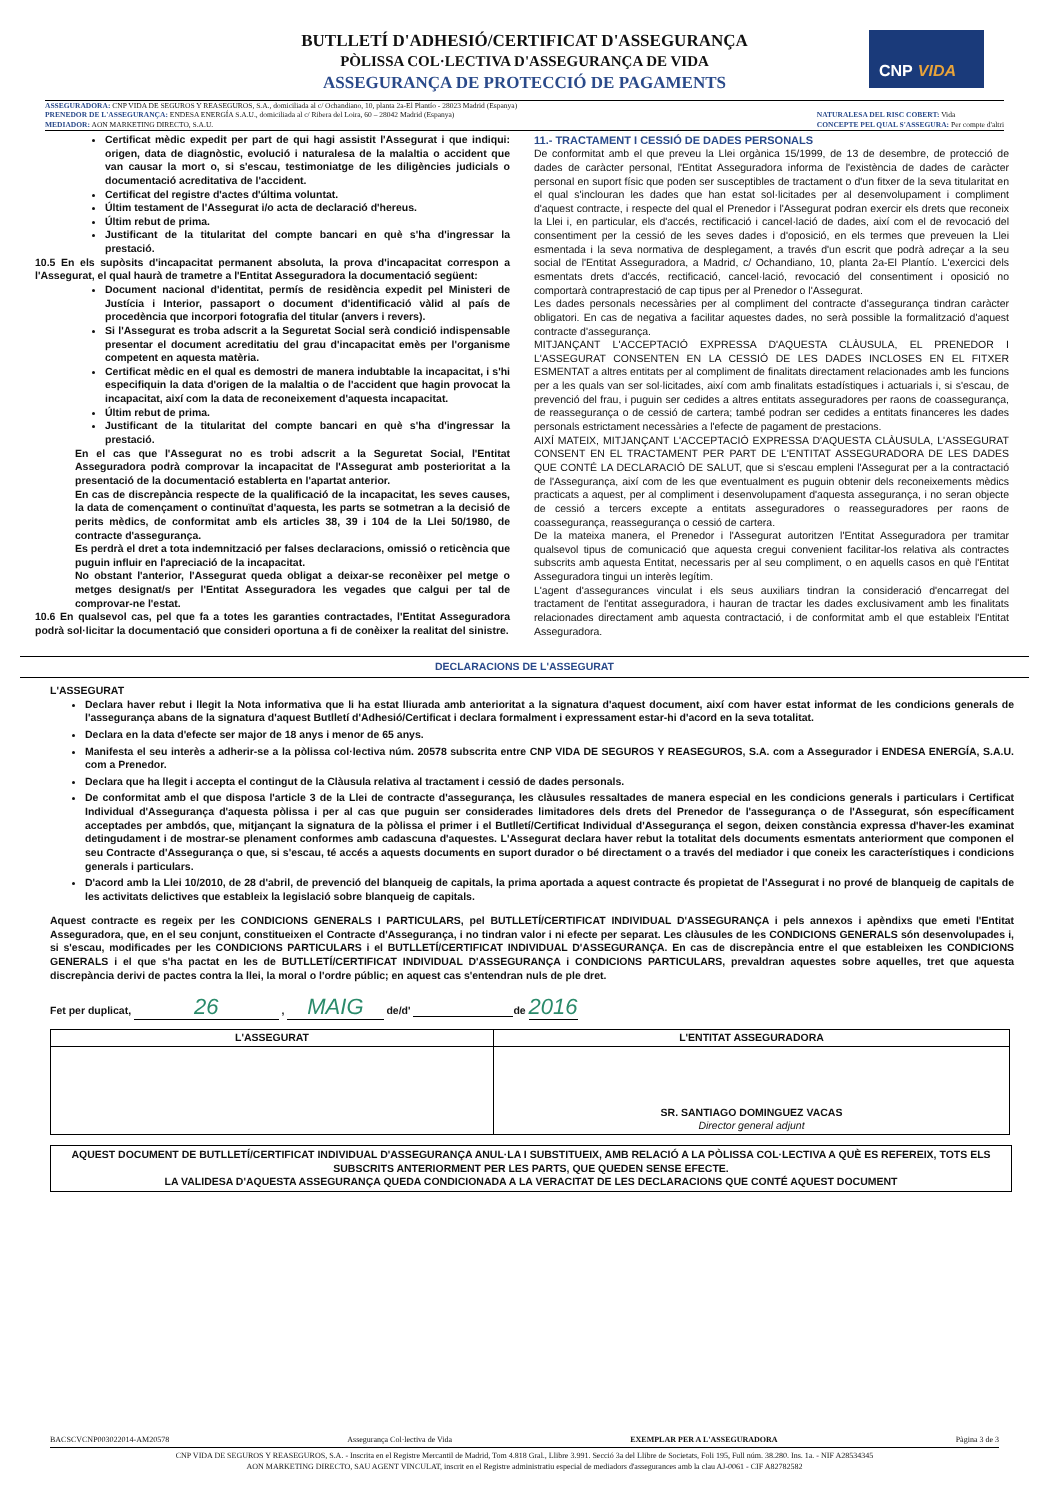BUTLLETÍ D'ADHESIÓ/CERTIFICAT D'ASSEGURANÇA
PÒLISSA COL·LECTIVA D'ASSEGURANÇA DE VIDA
ASSEGURANÇA DE PROTECCIÓ DE PAGAMENTS
CNP VIDA
ASSEGURADORA: CNP VIDA DE SEGUROS Y REASEGUROS, S.A., domiciliada al c/ Ochandiano, 10, planta 2a-El Plantío - 28023 Madrid (Espanya)
PRENEDOR DE L'ASSEGURANÇA: ENDESA ENERGÍA S.A.U., domiciliada al c/ Ribera del Loira, 60 – 28042 Madrid (Espanya)
MEDIADOR: AON MARKETING DIRECTO, S.A.U.
NATURALESA DEL RISC COBERT: Vida
CONCEPTE PEL QUAL S'ASSEGURA: Per compte d'altri
Certificat mèdic expedit per part de qui hagi assistit l'Assegurat i que indiqui: origen, data de diagnòstic, evolució i naturalesa de la malaltia o accident que van causar la mort o, si s'escau, testimoniatge de les diligències judicials o documentació acreditativa de l'accident.
Certificat del registre d'actes d'última voluntat.
Últim testament de l'Assegurat i/o acta de declaració d'hereus.
Últim rebut de prima.
Justificant de la titularitat del compte bancari en què s'ha d'ingressar la prestació.
10.5 En els supòsits d'incapacitat permanent absoluta, la prova d'incapacitat correspon a l'Assegurat, el qual haurà de trametre a l'Entitat Asseguradora la documentació següent:
Document nacional d'identitat, permís de residència expedit pel Ministeri de Justícia i Interior, passaport o document d'identificació vàlid al país de procedència que incorpori fotografia del titular (anvers i revers).
Si l'Assegurat es troba adscrit a la Seguretat Social serà condició indispensable presentar el document acreditatiu del grau d'incapacitat emès per l'organisme competent en aquesta matèria.
Certificat mèdic en el qual es demostri de manera indubtable la incapacitat, i s'hi especifiquin la data d'origen de la malaltia o de l'accident que hagin provocat la incapacitat, així com la data de reconeixement d'aquesta incapacitat.
Últim rebut de prima.
Justificant de la titularitat del compte bancari en què s'ha d'ingressar la prestació.
En el cas que l'Assegurat no es trobi adscrit a la Seguretat Social, l'Entitat Asseguradora podrà comprovar la incapacitat de l'Assegurat amb posterioritat a la presentació de la documentació establerta en l'apartat anterior.
En cas de discrepància respecte de la qualificació de la incapacitat, les seves causes, la data de començament o continuïtat d'aquesta, les parts se sotmetran a la decisió de perits mèdics, de conformitat amb els articles 38, 39 i 104 de la Llei 50/1980, de contracte d'assegurança.
Es perdrà el dret a tota indemnització per falses declaracions, omissió o reticència que puguin influir en l'apreciació de la incapacitat.
No obstant l'anterior, l'Assegurat queda obligat a deixar-se reconèixer pel metge o metges designat/s per l'Entitat Asseguradora les vegades que calgui per tal de comprovar-ne l'estat.
10.6 En qualsevol cas, pel que fa a totes les garanties contractades, l'Entitat Asseguradora podrà sol·licitar la documentació que consideri oportuna a fi de conèixer la realitat del sinistre.
11.- TRACTAMENT I CESSIÓ DE DADES PERSONALS
De conformitat amb el que preveu la Llei orgànica 15/1999, de 13 de desembre, de protecció de dades de caràcter personal, l'Entitat Asseguradora informa de l'existència de dades de caràcter personal en suport físic que poden ser susceptibles de tractament o d'un fitxer de la seva titularitat en el qual s'inclouran les dades que han estat sol·licitades per al desenvolupament i compliment d'aquest contracte, i respecte del qual el Prenedor i l'Assegurat podran exercir els drets que reconeix la Llei i, en particular, els d'accés, rectificació i cancel·lació de dades, així com el de revocació del consentiment per la cessió de les seves dades i d'oposició, en els termes que preveuen la Llei esmentada i la seva normativa de desplegament, a través d'un escrit que podrà adreçar a la seu social de l'Entitat Asseguradora, a Madrid, c/ Ochandiano, 10, planta 2a-El Plantío. L'exercici dels esmentats drets d'accés, rectificació, cancel·lació, revocació del consentiment i oposició no comportarà contraprestació de cap tipus per al Prenedor o l'Assegurat.
Les dades personals necessàries per al compliment del contracte d'assegurança tindran caràcter obligatori. En cas de negativa a facilitar aquestes dades, no serà possible la formalització d'aquest contracte d'assegurança.
MITJANÇANT L'ACCEPTACIÓ EXPRESSA D'AQUESTA CLÀUSULA, EL PRENEDOR I L'ASSEGURAT CONSENTEN EN LA CESSIÓ DE LES DADES INCLOSES EN EL FITXER ESMENTAT a altres entitats per al compliment de finalitats directament relacionades amb les funcions per a les quals van ser sol·licitades, així com amb finalitats estadístiques i actuarials i, si s'escau, de prevenció del frau, i puguin ser cedides a altres entitats asseguradores per raons de coassegurança, de reassegurança o de cessió de cartera; també podran ser cedides a entitats financeres les dades personals estrictament necessàries a l'efecte de pagament de prestacions.
AIXÍ MATEIX, MITJANÇANT L'ACCEPTACIÓ EXPRESSA D'AQUESTA CLÀUSULA, L'ASSEGURAT CONSENT EN EL TRACTAMENT PER PART DE L'ENTITAT ASSEGURADORA DE LES DADES QUE CONTÉ LA DECLARACIÓ DE SALUT, que si s'escau empleni l'Assegurat per a la contractació de l'Assegurança, així com de les que eventualment es puguin obtenir dels reconeixements mèdics practicats a aquest, per al compliment i desenvolupament d'aquesta assegurança, i no seran objecte de cessió a tercers excepte a entitats asseguradores o reasseguradores per raons de coassegurança, reassegurança o cessió de cartera.
De la mateixa manera, el Prenedor i l'Assegurat autoritzen l'Entitat Asseguradora per tramitar qualsevol tipus de comunicació que aquesta cregui convenient facilitar-los relativa als contractes subscrits amb aquesta Entitat, necessaris per al seu compliment, o en aquells casos en què l'Entitat Asseguradora tingui un interès legítim.
L'agent d'assegurances vinculat i els seus auxiliars tindran la consideració d'encarregat del tractament de l'entitat asseguradora, i hauran de tractar les dades exclusivament amb les finalitats relacionades directament amb aquesta contractació, i de conformitat amb el que estableix l'Entitat Asseguradora.
DECLARACIONS DE L'ASSEGURAT
L'ASSEGURAT
Declara haver rebut i llegit la Nota informativa que li ha estat lliurada amb anterioritat a la signatura d'aquest document, així com haver estat informat de les condicions generals de l'assegurança abans de la signatura d'aquest Butlletí d'Adhesió/Certificat i declara formalment i expressament estar-hi d'acord en la seva totalitat.
Declara en la data d'efecte ser major de 18 anys i menor de 65 anys.
Manifesta el seu interès a adherir-se a la pòlissa col·lectiva núm. 20578 subscrita entre CNP VIDA DE SEGUROS Y REASEGUROS, S.A. com a Assegurador i ENDESA ENERGÍA, S.A.U. com a Prenedor.
Declara que ha llegit i accepta el contingut de la Clàusula relativa al tractament i cessió de dades personals.
De conformitat amb el que disposa l'article 3 de la Llei de contracte d'assegurança, les clàusules ressaltades de manera especial en les condicions generals i particulars i Certificat Individual d'Assegurança d'aquesta pòlissa i per al cas que puguin ser considerades limitadores dels drets del Prenedor de l'assegurança o de l'Assegurat, són específicament acceptades per ambdós, que, mitjançant la signatura de la pòlissa el primer i el Butlletí/Certificat Individual d'Assegurança el segon, deixen constància expressa d'haver-les examinat detingudament i de mostrar-se plenament conformes amb cadascuna d'aquestes. L'Assegurat declara haver rebut la totalitat dels documents esmentats anteriorment que componen el seu Contracte d'Assegurança o que, si s'escau, té accés a aquests documents en suport durador o bé directament o a través del mediador i que coneix les característiques i condicions generals i particulars.
D'acord amb la Llei 10/2010, de 28 d'abril, de prevenció del blanqueig de capitals, la prima aportada a aquest contracte és propietat de l'Assegurat i no prové de blanqueig de capitals de les activitats delictives que estableix la legislació sobre blanqueig de capitals.
Aquest contracte es regeix per les CONDICIONS GENERALS I PARTICULARS, pel BUTLLETÍ/CERTIFICAT INDIVIDUAL D'ASSEGURANÇA i pels annexos i apèndixs que emeti l'Entitat Asseguradora, que, en el seu conjunt, constitueixen el Contracte d'Assegurança, i no tindran valor i ni efecte per separat. Les clàusules de les CONDICIONS GENERALS són desenvolupades i, si s'escau, modificades per les CONDICIONS PARTICULARS i el BUTLLETÍ/CERTIFICAT INDIVIDUAL D'ASSEGURANÇA. En cas de discrepància entre el que estableixen les CONDICIONS GENERALS i el que s'ha pactat en les de BUTLLETÍ/CERTIFICAT INDIVIDUAL D'ASSEGURANÇA i CONDICIONS PARTICULARS, prevaldran aquestes sobre aquelles, tret que aquesta discrepància derivi de pactes contra la llei, la moral o l'ordre públic; en aquest cas s'entendran nuls de ple dret.
Fet per duplicat, 26 , MAIG de/d' de 2016
| L'ASSEGURAT | L'ENTITAT ASSEGURADORA |
| | SR. SANTIAGO DOMINGUEZ VACAS Director general adjunt |
AQUEST DOCUMENT DE BUTLLETÍ/CERTIFICAT INDIVIDUAL D'ASSEGURANÇA ANUL·LA I SUBSTITUEIX, AMB RELACIÓ A LA PÒLISSA COL·LECTIVA A QUÈ ES REFEREIX, TOTS ELS SUBSCRITS ANTERIORMENT PER LES PARTS, QUE QUEDEN SENSE EFECTE.
LA VALIDESA D'AQUESTA ASSEGURANÇA QUEDA CONDICIONADA A LA VERACITAT DE LES DECLARACIONS QUE CONTÉ AQUEST DOCUMENT
BACSCVCNP003022014-AM20578 Assegurança Col·lectiva de Vida EXEMPLAR PER A L'ASSEGURADORA Pàgina 3 de 3
CNP VIDA DE SEGUROS Y REASEGUROS, S.A. - Inscrita en el Registre Mercantil de Madrid, Tom 4.818 Gral., Llibre 3.991. Secció 3a del Llibre de Societats, Foli 195, Full núm. 38.280. Ins. 1a. - NIF A28534345
AON MARKETING DIRECTO, SAU AGENT VINCULAT, inscrit en el Registre administratiu especial de mediadors d'assegurances amb la clau AJ-0061 - CIF A82782582